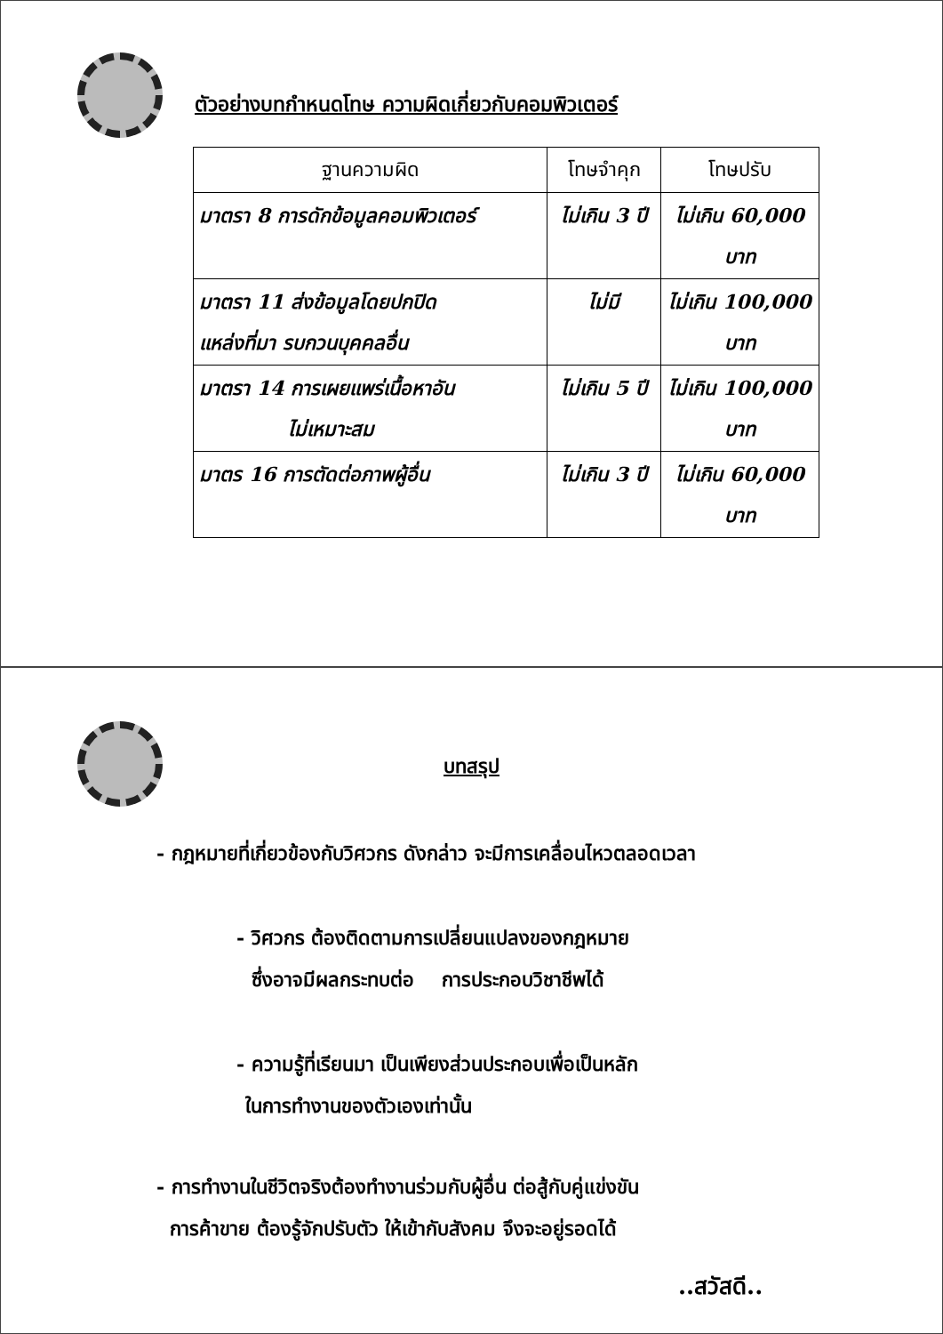ตัวอย่างบทกำหนดโทษ ความผิดเกี่ยวกับคอมพิวเตอร์
| ฐานความผิด | โทษจำคุก | โทษปรับ |
| --- | --- | --- |
| มาตรา 8 การดักข้อมูลคอมพิวเตอร์ | ไม่เกิน 3 ปี | ไม่เกิน 60,000 บาท |
| มาตรา 11 ส่งข้อมูลโดยปกปิด แหล่งที่มา รบกวนบุคคลอื่น | ไม่มี | ไม่เกิน 100,000 บาท |
| มาตรา 14 การเผยแพร่เนื้อหาอัน ไม่เหมาะสม | ไม่เกิน 5 ปี | ไม่เกิน 100,000 บาท |
| มาตร 16 การตัดต่อภาพผู้อื่น | ไม่เกิน 3 ปี | ไม่เกิน 60,000 บาท |
บทสรุป
- กฎหมายที่เกี่ยวข้องกับวิศวกร ดังกล่าว จะมีการเคลื่อนไหวตลอดเวลา
- วิศวกร ต้องติดตามการเปลี่ยนแปลงของกฎหมาย
ซึ่งอาจมีผลกระทบต่อ การประกอบวิชาชีพได้
- ความรู้ที่เรียนมา เป็นเพียงส่วนประกอบเพื่อเป็นหลัก
ในการทำงานของตัวเองเท่านั้น
- การทำงานในชีวิตจริงต้องทำงานร่วมกับผู้อื่น ต่อสู้กับคู่แข่งขัน
การค้าขาย ต้องรู้จักปรับตัว ให้เข้ากับสังคม จึงจะอยู่รอดได้
..สวัสดี..